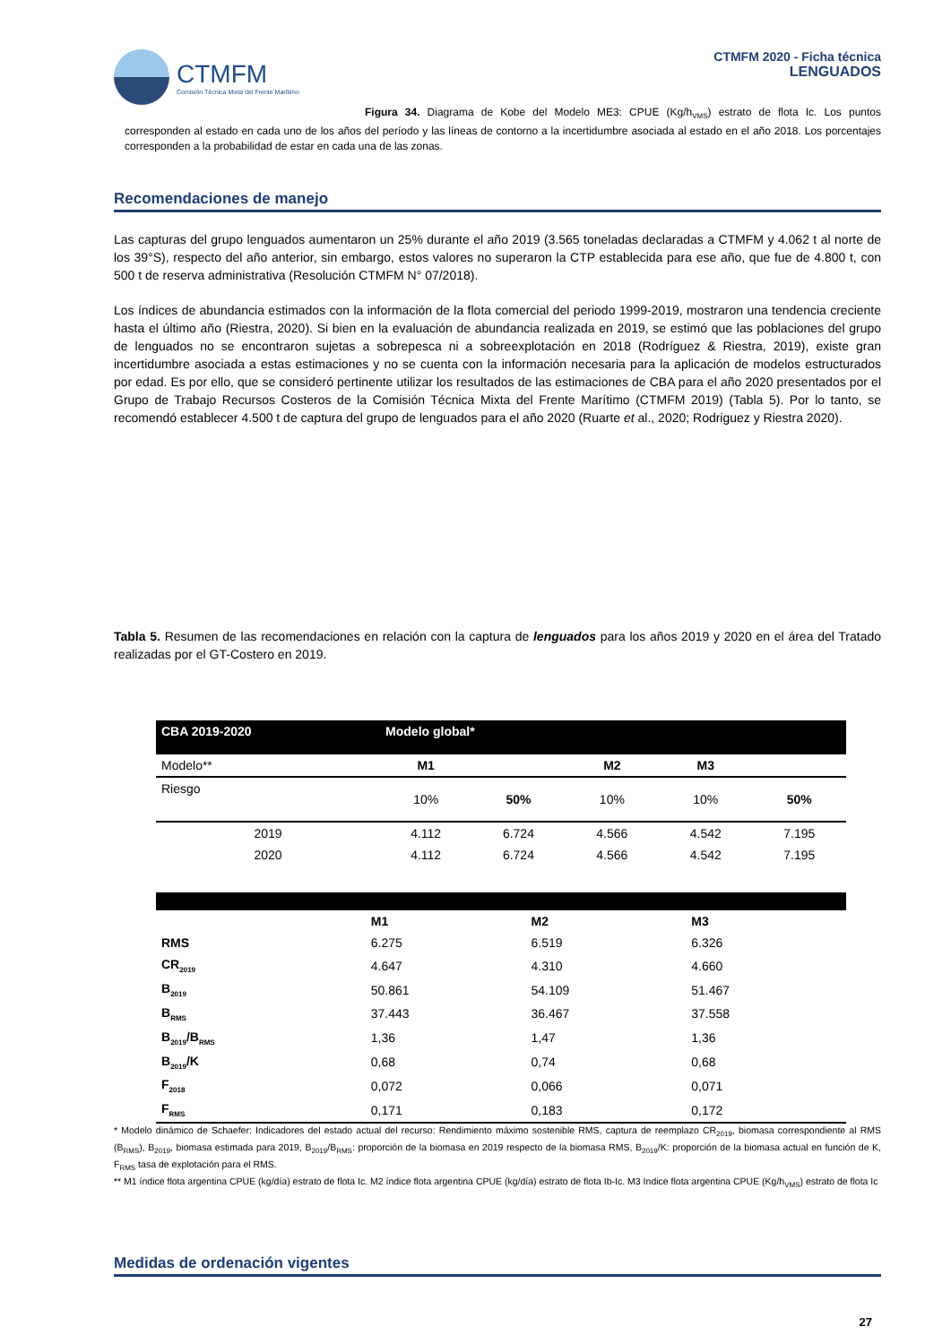CTMFM
Comisión Técnica Mixta del Frente Marítimo
CTMFM 2020 - Ficha técnica
LENGUADOS
Figura 34. Diagrama de Kobe del Modelo ME3: CPUE (Kg/h<sub>VMS</sub>) estrato de flota Ic. Los puntos corresponden al estado en cada uno de los años del período y las líneas de contorno a la incertidumbre asociada al estado en el año 2018. Los porcentajes corresponden a la probabilidad de estar en cada una de las zonas.
Recomendaciones de manejo
Las capturas del grupo lenguados aumentaron un 25% durante el año 2019 (3.565 toneladas declaradas a CTMFM y 4.062 t al norte de los 39°S), respecto del año anterior, sin embargo, estos valores no superaron la CTP establecida para ese año, que fue de 4.800 t, con 500 t de reserva administrativa (Resolución CTMFM N° 07/2018).
Los índices de abundancia estimados con la información de la flota comercial del periodo 1999-2019, mostraron una tendencia creciente hasta el último año (Riestra, 2020). Si bien en la evaluación de abundancia realizada en 2019, se estimó que las poblaciones del grupo de lenguados no se encontraron sujetas a sobrepesca ni a sobreexplotación en 2018 (Rodríguez & Riestra, 2019), existe gran incertidumbre asociada a estas estimaciones y no se cuenta con la información necesaria para la aplicación de modelos estructurados por edad. Es por ello, que se consideró pertinente utilizar los resultados de las estimaciones de CBA para el año 2020 presentados por el Grupo de Trabajo Recursos Costeros de la Comisión Técnica Mixta del Frente Marítimo (CTMFM 2019) (Tabla 5). Por lo tanto, se recomendó establecer 4.500 t de captura del grupo de lenguados para el año 2020 (Ruarte et al., 2020; Rodriguez y Riestra 2020).
Tabla 5. Resumen de las recomendaciones en relación con la captura de lenguados para los años 2019 y 2020 en el área del Tratado realizadas por el GT-Costero en 2019.
| CBA 2019-2020 | Modelo global* | | | | |
| Modelo** | M1 | | M2 | M3 | |
| Riesgo | 10% | 50% | 10% | 10% | 50% |
| 2019 | 4.112 | 6.724 | 4.566 | 4.542 | 7.195 |
| 2020 | 4.112 | 6.724 | 4.566 | 4.542 | 7.195 |
| | M1 | M2 | M3 |
| RMS | 6.275 | 6.519 | 6.326 |
| CR<sub>2019</sub> | 4.647 | 4.310 | 4.660 |
| B<sub>2019</sub> | 50.861 | 54.109 | 51.467 |
| B<sub>RMS</sub> | 37.443 | 36.467 | 37.558 |
| B<sub>2019</sub>/B<sub>RMS</sub> | 1,36 | 1,47 | 1,36 |
| B<sub>2019</sub>/K | 0,68 | 0,74 | 0,68 |
| F<sub>2018</sub> | 0,072 | 0,066 | 0,071 |
| F<sub>RMS</sub> | 0,171 | 0,183 | 0,172 |
* Modelo dinámico de Schaefer: Indicadores del estado actual del recurso: Rendimiento máximo sostenible RMS, captura de reemplazo CR<sub>2019</sub>, biomasa correspondiente al RMS (B<sub>RMS</sub>), B<sub>2019</sub>, biomasa estimada para 2019, B<sub>2019</sub>/B<sub>RMS</sub>: proporción de la biomasa en 2019 respecto de la biomasa RMS, B<sub>2019</sub>/K: proporción de la biomasa actual en función de K, F<sub>RMS</sub> tasa de explotación para el RMS.
** M1 índice flota argentina CPUE (kg/día) estrato de flota Ic. M2 índice flota argentina CPUE (kg/día) estrato de flota Ib-Ic. M3 Indice flota argentina CPUE (Kg/h<sub>VMS</sub>) estrato de flota Ic
Medidas de ordenación vigentes
27